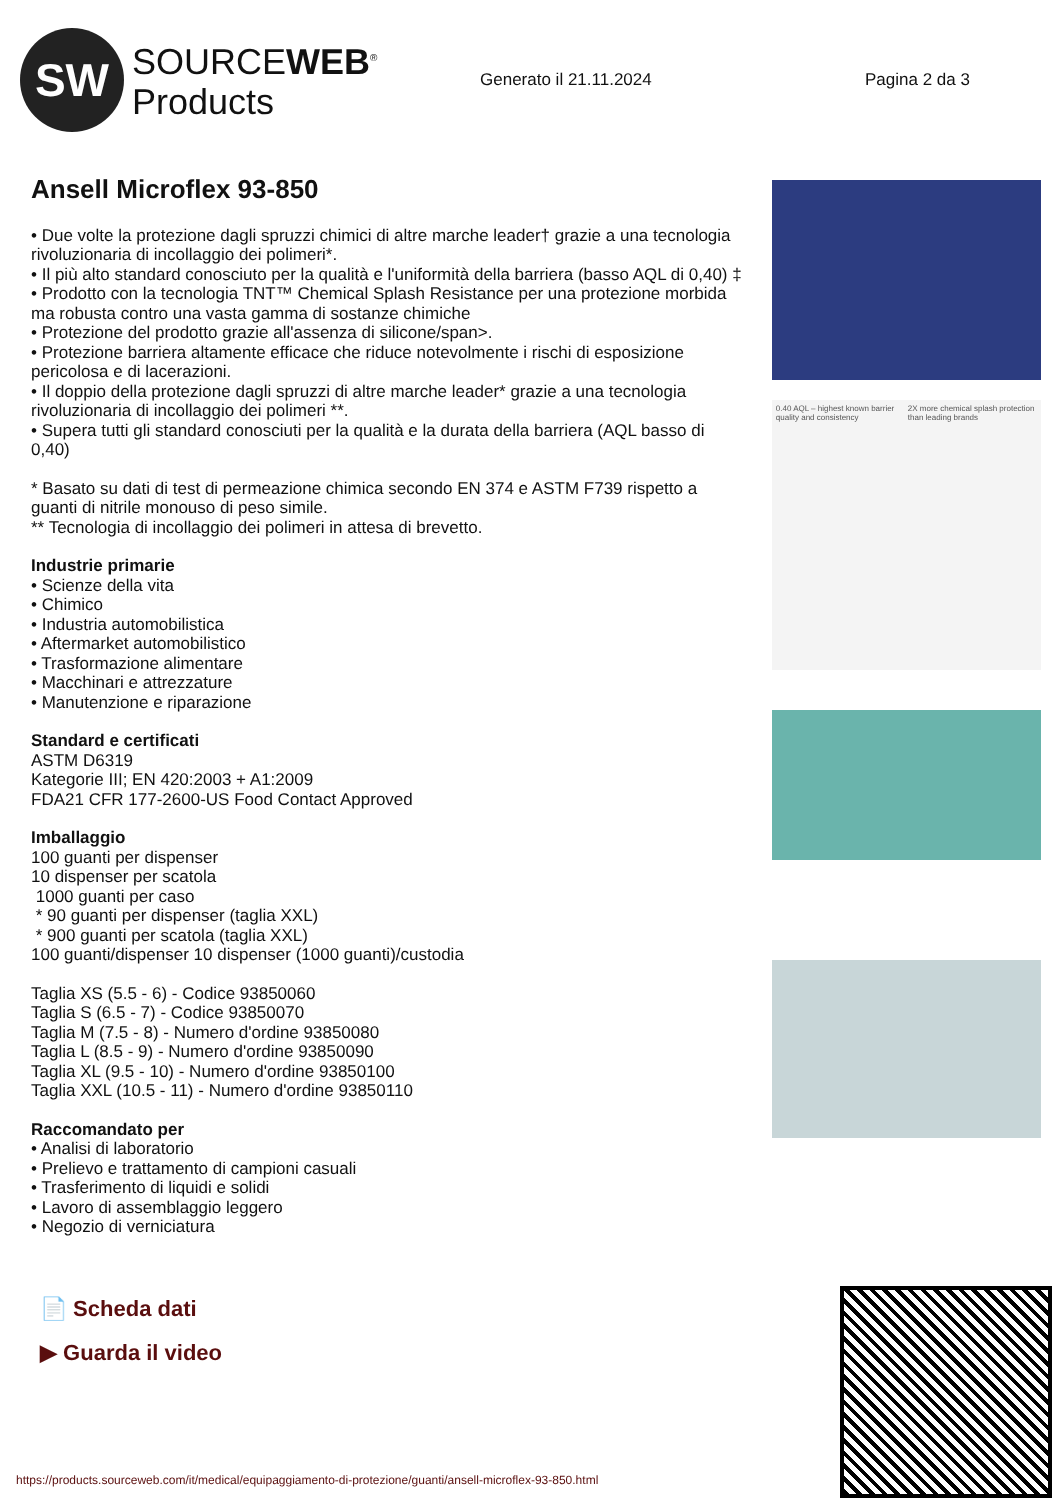SW
SOURCEWEB<sup>®</sup>
Products
Generato il 21.11.2024 Pagina 2 da 3
Ansell Microflex 93-850
• Due volte la protezione dagli spruzzi chimici di altre marche leader† grazie a una tecnologia rivoluzionaria di incollaggio dei polimeri*.
• Il più alto standard conosciuto per la qualità e l'uniformità della barriera (basso AQL di 0,40) ‡
• Prodotto con la tecnologia TNT™ Chemical Splash Resistance per una protezione morbida ma robusta contro una vasta gamma di sostanze chimiche
• Protezione del prodotto grazie all'assenza di silicone/span>.
• Protezione barriera altamente efficace che riduce notevolmente i rischi di esposizione pericolosa e di lacerazioni.
• Il doppio della protezione dagli spruzzi di altre marche leader* grazie a una tecnologia rivoluzionaria di incollaggio dei polimeri **.
• Supera tutti gli standard conosciuti per la qualità e la durata della barriera (AQL basso di 0,40)
* Basato su dati di test di permeazione chimica secondo EN 374 e ASTM F739 rispetto a guanti di nitrile monouso di peso simile.
** Tecnologia di incollaggio dei polimeri in attesa di brevetto.
Industrie primarie
• Scienze della vita
• Chimico
• Industria automobilistica
• Aftermarket automobilistico
• Trasformazione alimentare
• Macchinari e attrezzature
• Manutenzione e riparazione
Standard e certificati
ASTM D6319
Kategorie III; EN 420:2003 + A1:2009
FDA21 CFR 177-2600-US Food Contact Approved
Imballaggio
100 guanti per dispenser
10 dispenser per scatola
1000 guanti per caso
* 90 guanti per dispenser (taglia XXL)
* 900 guanti per scatola (taglia XXL)
100 guanti/dispenser 10 dispenser (1000 guanti)/custodia
Taglia XS (5.5 - 6) - Codice 93850060
Taglia S (6.5 - 7) - Codice 93850070
Taglia M (7.5 - 8) - Numero d'ordine 93850080
Taglia L (8.5 - 9) - Numero d'ordine 93850090
Taglia XL (9.5 - 10) - Numero d'ordine 93850100
Taglia XXL (10.5 - 11) - Numero d'ordine 93850110
Raccomandato per
• Analisi di laboratorio
• Prelievo e trattamento di campioni casuali
• Trasferimento di liquidi e solidi
• Lavoro di assemblaggio leggero
• Negozio di verniciatura
0.40 AQL – highest known barrier quality and consistency 2X more chemical splash protection than leading brands
📄 Scheda dati
▶ Guarda il video
https://products.sourceweb.com/it/medical/equipaggiamento-di-protezione/guanti/ansell-microflex-93-850.html